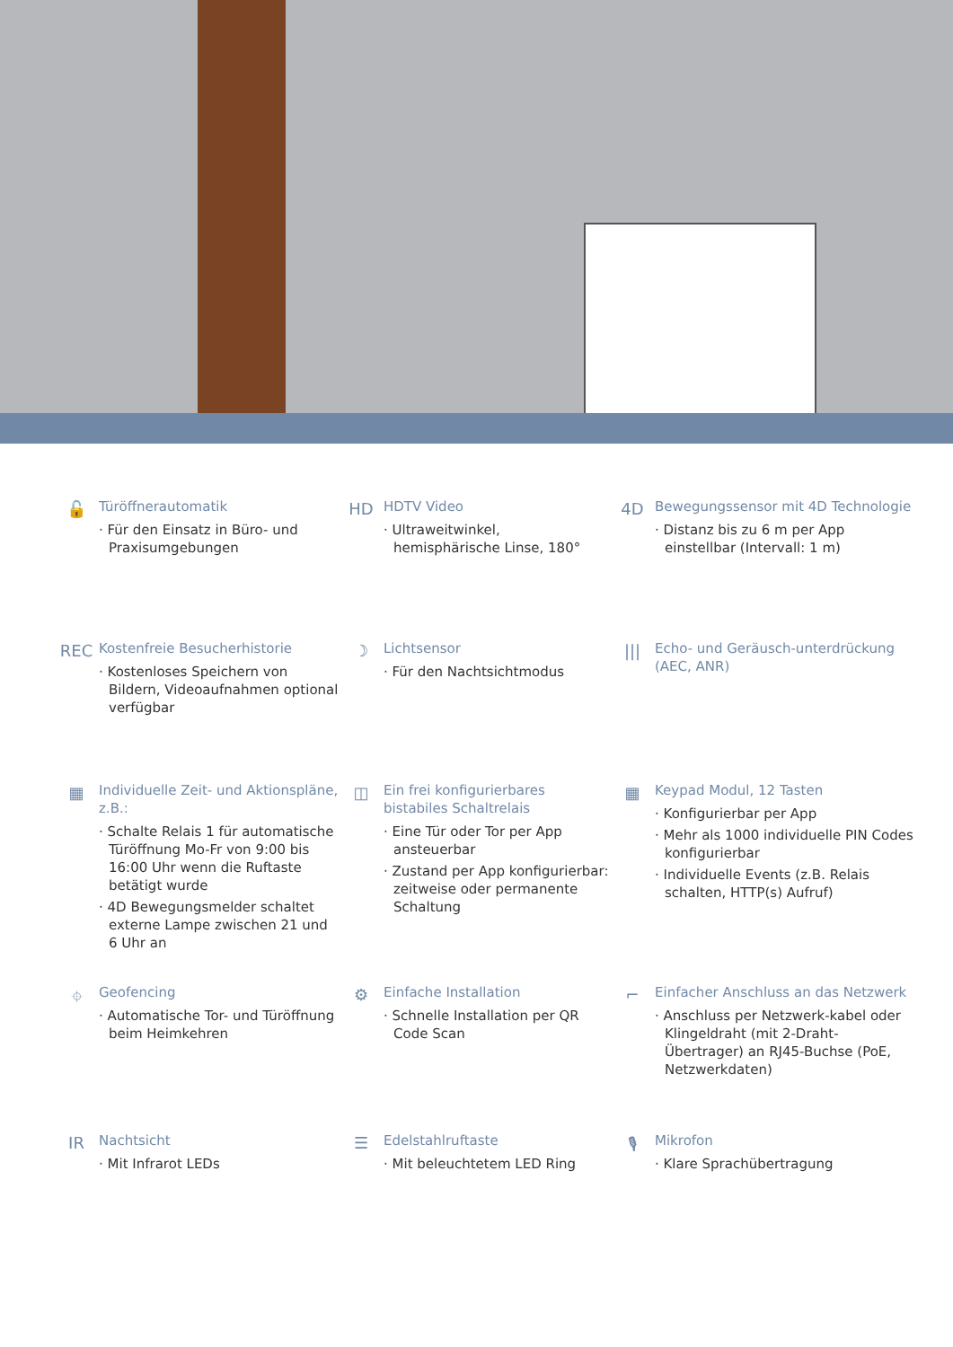🔓
Türöffnerautomatik
· Für den Einsatz in Büro- und Praxisumgebungen
HD
HDTV Video
· Ultraweitwinkel, hemisphärische Linse, 180°
4D
Bewegungssensor mit 4D Technologie
· Distanz bis zu 6 m per App einstellbar (Intervall: 1 m)
REC
Kostenfreie Besucherhistorie
· Kostenloses Speichern von Bildern, Videoaufnahmen optional verfügbar
☽
Lichtsensor
· Für den Nachtsichtmodus
|||
Echo- und Geräusch-unterdrückung (AEC, ANR)
▦
Individuelle Zeit- und Aktionspläne, z.B.:
· Schalte Relais 1 für automatische Türöffnung Mo-Fr von 9:00 bis 16:00 Uhr wenn die Ruftaste betätigt wurde
· 4D Bewegungsmelder schaltet externe Lampe zwischen 21 und 6 Uhr an
◫
Ein frei konfigurierbares bistabiles Schaltrelais
· Eine Tür oder Tor per App ansteuerbar
· Zustand per App konfigurierbar: zeitweise oder permanente Schaltung
▦
Keypad Modul, 12 Tasten
· Konfigurierbar per App
· Mehr als 1000 individuelle PIN Codes konfigurierbar
· Individuelle Events (z.B. Relais schalten, HTTP(s) Aufruf)
⌖
Geofencing
· Automatische Tor- und Türöffnung beim Heimkehren
⚙
Einfache Installation
· Schnelle Installation per QR Code Scan
⌐
Einfacher Anschluss an das Netzwerk
· Anschluss per Netzwerk-kabel oder Klingeldraht (mit 2-Draht-Übertrager) an RJ45-Buchse (PoE, Netzwerkdaten)
IR
Nachtsicht
· Mit Infrarot LEDs
☰
Edelstahlruftaste
· Mit beleuchtetem LED Ring
🎙
Mikrofon
· Klare Sprachübertragung